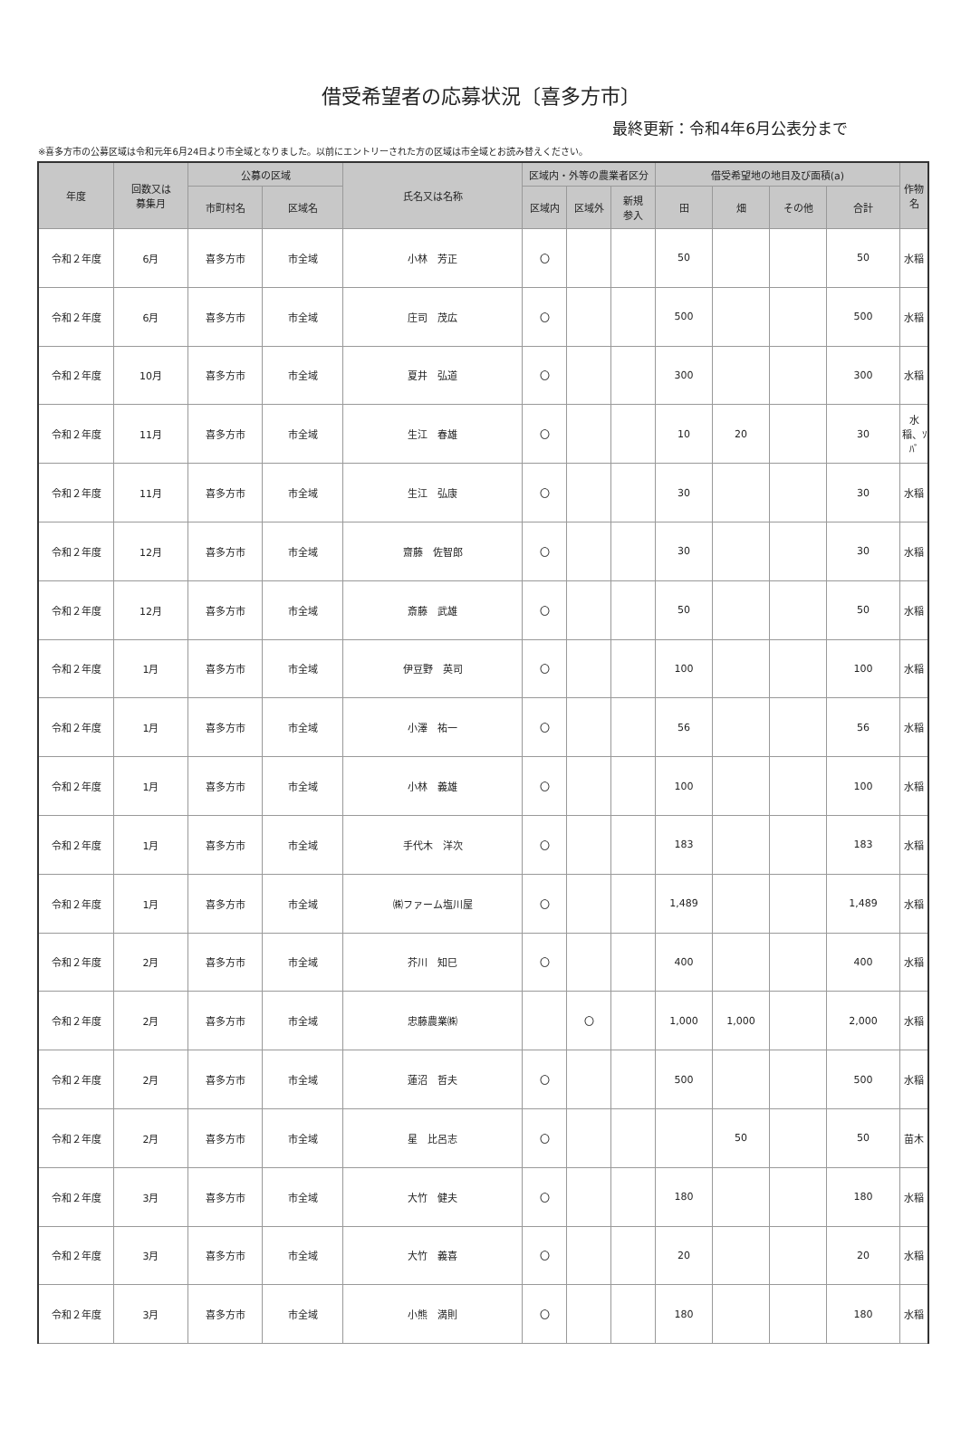借受希望者の応募状況〔喜多方市〕
最終更新：令和4年6月公表分まで
※喜多方市の公募区域は令和元年6月24日より市全域となりました。以前にエントリーされた方の区域は市全域とお読み替えください。
| 年度 | 回数又は 募集月 | 公募の区域 | | 氏名又は名称 | 区域内・外等の農業者区分 | | | 借受希望地の地目及び面積(a) | | | | 作物名 |
| --- | --- | --- | --- | --- | --- | --- | --- | --- | --- | --- | --- | --- |
| | | 市町村名 | 区域名 | | 区域内 | 区域外 | 新規 参入 | 田 | 畑 | その他 | 合計 | |
| 令和２年度 | 6月 | 喜多方市 | 市全域 | 小林 芳正 | 〇 | | | 50 | | | 50 | 水稲 |
| 令和２年度 | 6月 | 喜多方市 | 市全域 | 庄司 茂広 | 〇 | | | 500 | | | 500 | 水稲 |
| 令和２年度 | 10月 | 喜多方市 | 市全域 | 夏井 弘道 | 〇 | | | 300 | | | 300 | 水稲 |
| 令和２年度 | 11月 | 喜多方市 | 市全域 | 生江 春雄 | 〇 | | | 10 | 20 | | 30 | 水稲、ｿﾊﾞ |
| 令和２年度 | 11月 | 喜多方市 | 市全域 | 生江 弘康 | 〇 | | | 30 | | | 30 | 水稲 |
| 令和２年度 | 12月 | 喜多方市 | 市全域 | 齋藤 佐智郎 | 〇 | | | 30 | | | 30 | 水稲 |
| 令和２年度 | 12月 | 喜多方市 | 市全域 | 斎藤 武雄 | 〇 | | | 50 | | | 50 | 水稲 |
| 令和２年度 | 1月 | 喜多方市 | 市全域 | 伊豆野 英司 | 〇 | | | 100 | | | 100 | 水稲 |
| 令和２年度 | 1月 | 喜多方市 | 市全域 | 小澤 祐一 | 〇 | | | 56 | | | 56 | 水稲 |
| 令和２年度 | 1月 | 喜多方市 | 市全域 | 小林 義雄 | 〇 | | | 100 | | | 100 | 水稲 |
| 令和２年度 | 1月 | 喜多方市 | 市全域 | 手代木 洋次 | 〇 | | | 183 | | | 183 | 水稲 |
| 令和２年度 | 1月 | 喜多方市 | 市全域 | ㈱ファーム塩川屋 | 〇 | | | 1,489 | | | 1,489 | 水稲 |
| 令和２年度 | 2月 | 喜多方市 | 市全域 | 芥川 知巳 | 〇 | | | 400 | | | 400 | 水稲 |
| 令和２年度 | 2月 | 喜多方市 | 市全域 | 忠藤農業㈱ | | 〇 | | 1,000 | 1,000 | | 2,000 | 水稲 |
| 令和２年度 | 2月 | 喜多方市 | 市全域 | 蓮沼 哲夫 | 〇 | | | 500 | | | 500 | 水稲 |
| 令和２年度 | 2月 | 喜多方市 | 市全域 | 星 比呂志 | 〇 | | | | 50 | | 50 | 苗木 |
| 令和２年度 | 3月 | 喜多方市 | 市全域 | 大竹 健夫 | 〇 | | | 180 | | | 180 | 水稲 |
| 令和２年度 | 3月 | 喜多方市 | 市全域 | 大竹 義喜 | 〇 | | | 20 | | | 20 | 水稲 |
| 令和２年度 | 3月 | 喜多方市 | 市全域 | 小熊 満則 | 〇 | | | 180 | | | 180 | 水稲 |